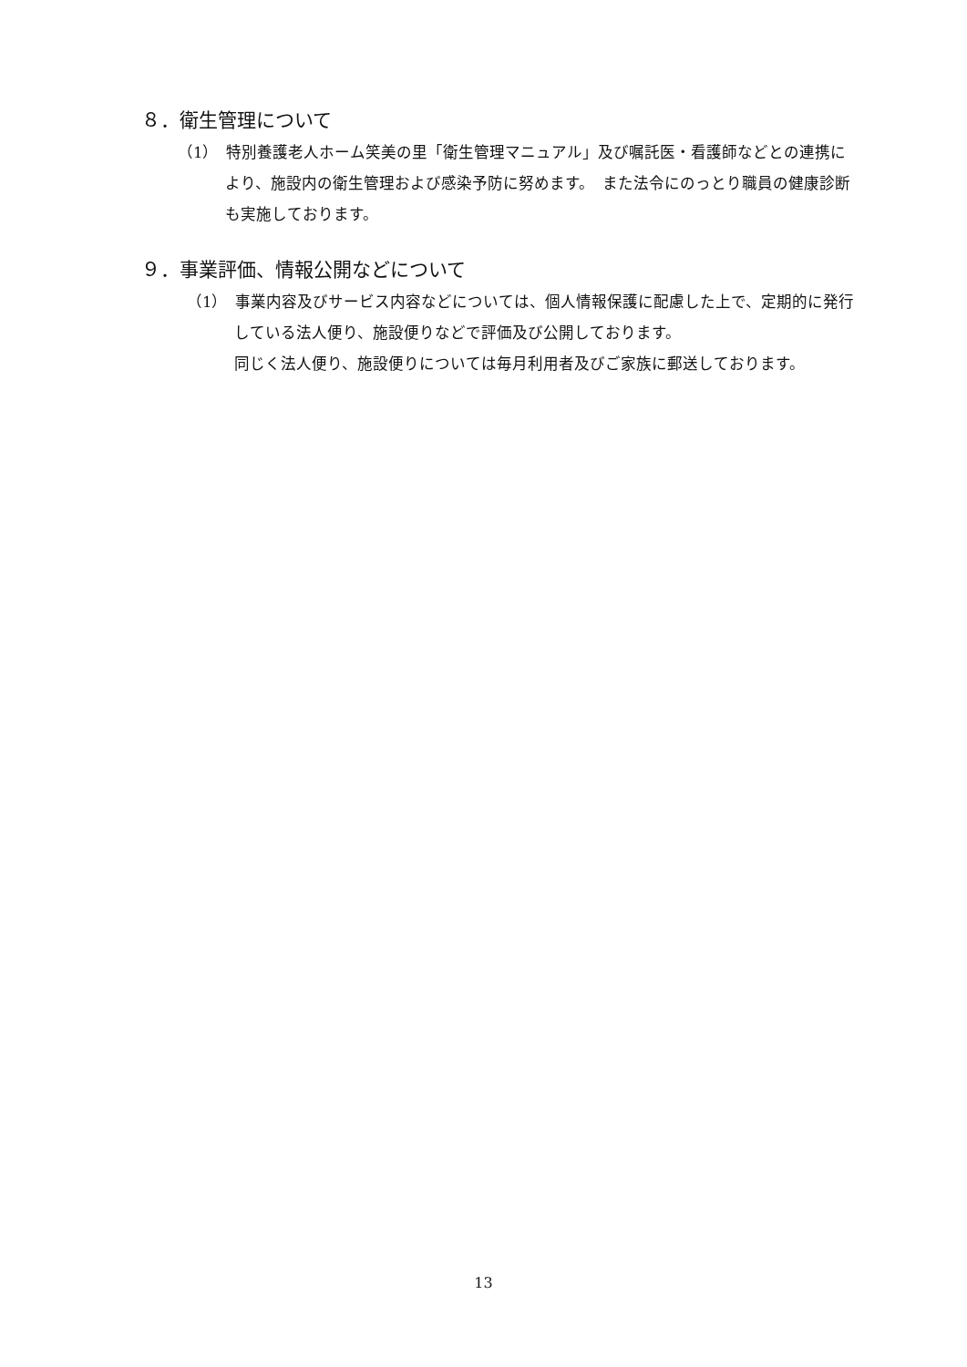８．衛生管理について
（1）　特別養護老人ホーム笑美の里「衛生管理マニュアル」及び嘱託医・看護師などとの連携により、施設内の衛生管理および感染予防に努めます。　また法令にのっとり職員の健康診断も実施しております。
９．事業評価、情報公開などについて
（1）　事業内容及びサービス内容などについては、個人情報保護に配慮した上で、定期的に発行している法人便り、施設便りなどで評価及び公開しております。
同じく法人便り、施設便りについては毎月利用者及びご家族に郵送しております。
13